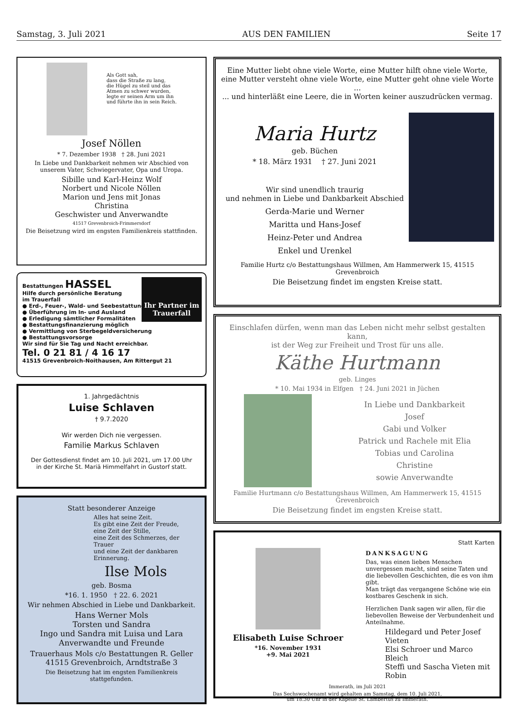Samstag, 3. Juli 2021 AUS DEN FAMILIEN Seite 17
Als Gott sah,
dass die Straße zu lang,
die Hügel zu steil und das
Atmen zu schwer wurden,
legte er seinen Arm um ihn
und führte ihn in sein Reich.
Josef Nöllen
* 7. Dezember 1938 † 28. Juni 2021
In Liebe und Dankbarkeit nehmen wir Abschied von
unserem Vater, Schwiegervater, Opa und Uropa.
Sibille und Karl-Heinz Wolf
Norbert und Nicole Nöllen
Marion und Jens mit Jonas
Christina
Geschwister und Anverwandte
41517 Grevenbroich-Frimmersdorf
Die Beisetzung wird im engsten Familienkreis stattfinden.
Ihr Partner im Trauerfall
Bestattungen HASSEL
Hilfe durch persönliche Beratung
im Trauerfall
● Erd-, Feuer-, Wald- und Seebestattung
● Überführung im In- und Ausland
● Erledigung sämtlicher Formalitäten
● Bestattungsfinanzierung möglich
● Vermittlung von Sterbegeldversicherung
● Bestattungsvorsorge
Wir sind für Sie Tag und Nacht erreichbar.
Tel. 0 21 81 / 4 16 17
41515 Grevenbroich-Noithausen, Am Rittergut 21
1. Jahrgedächtnis
Luise Schlaven
† 9.7.2020
Wir werden Dich nie vergessen.
Familie Markus Schlaven
Der Gottesdienst findet am 10. Juli 2021, um 17.00 Uhr
in der Kirche St. Mariä Himmelfahrt in Gustorf statt.
Statt besonderer Anzeige
Alles hat seine Zeit.
Es gibt eine Zeit der Freude,
eine Zeit der Stille,
eine Zeit des Schmerzes, der Trauer
und eine Zeit der dankbaren Erinnerung.
Ilse Mols
geb. Bosma
*16. 1. 1950 † 22. 6. 2021
Wir nehmen Abschied in Liebe und Dankbarkeit.
Hans Werner Mols
Torsten und Sandra
Ingo und Sandra mit Luisa und Lara
Anverwandte und Freunde
Trauerhaus Mols c/o Bestattungen R. Geller
41515 Grevenbroich, Arndtstraße 3
Die Beisetzung hat im engsten Familienkreis stattgefunden.
Eine Mutter liebt ohne viele Worte, eine Mutter hilft ohne viele Worte,
eine Mutter versteht ohne viele Worte, eine Mutter geht ohne viele Worte ...
... und hinterläßt eine Leere, die in Worten keiner auszudrücken vermag.
Maria Hurtz
geb. Büchen
* 18. März 1931 † 27. Juni 2021
Wir sind unendlich traurig
und nehmen in Liebe und Dankbarkeit Abschied
Gerda-Marie und Werner
Maritta und Hans-Josef
Heinz-Peter und Andrea
Enkel und Urenkel
Familie Hurtz c/o Bestattungshaus Willmen, Am Hammerwerk 15, 41515 Grevenbroich
Die Beisetzung findet im engsten Kreise statt.
Einschlafen dürfen, wenn man das Leben nicht mehr selbst gestalten kann,
ist der Weg zur Freiheit und Trost für uns alle.
Käthe Hurtmann
geb. Linges
* 10. Mai 1934 in Elfgen † 24. Juni 2021 in Jüchen
In Liebe und Dankbarkeit
Josef
Gabi und Volker
Patrick und Rachele mit Elia
Tobias und Carolina
Christine
sowie Anverwandte
Familie Hurtmann c/o Bestattungshaus Willmen, Am Hammerwerk 15, 41515 Grevenbroich
Die Beisetzung findet im engsten Kreise statt.
Statt Karten
Elisabeth Luise Schroer
*16. November 1931
+9. Mai 2021
DANKSAGUNG
Das, was einen lieben Menschen unvergessen macht, sind seine Taten und die liebevollen Geschichten, die es von ihm gibt.
Man trägt das vergangene Schöne wie ein kostbares Geschenk in sich.
Herzlichen Dank sagen wir allen, für die liebevollen Beweise der Verbundenheit und Anteilnahme.
Hildegard und Peter Josef Vieten
Elsi Schroer und Marco Bleich
Steffi und Sascha Vieten mit Robin
Immerath, im Juli 2021
Das Sechswochenamt wird gehalten am Samstag, dem 10. Juli 2021,
um 18.30 Uhr in der Kapelle St. Lambertus zu Immerath.